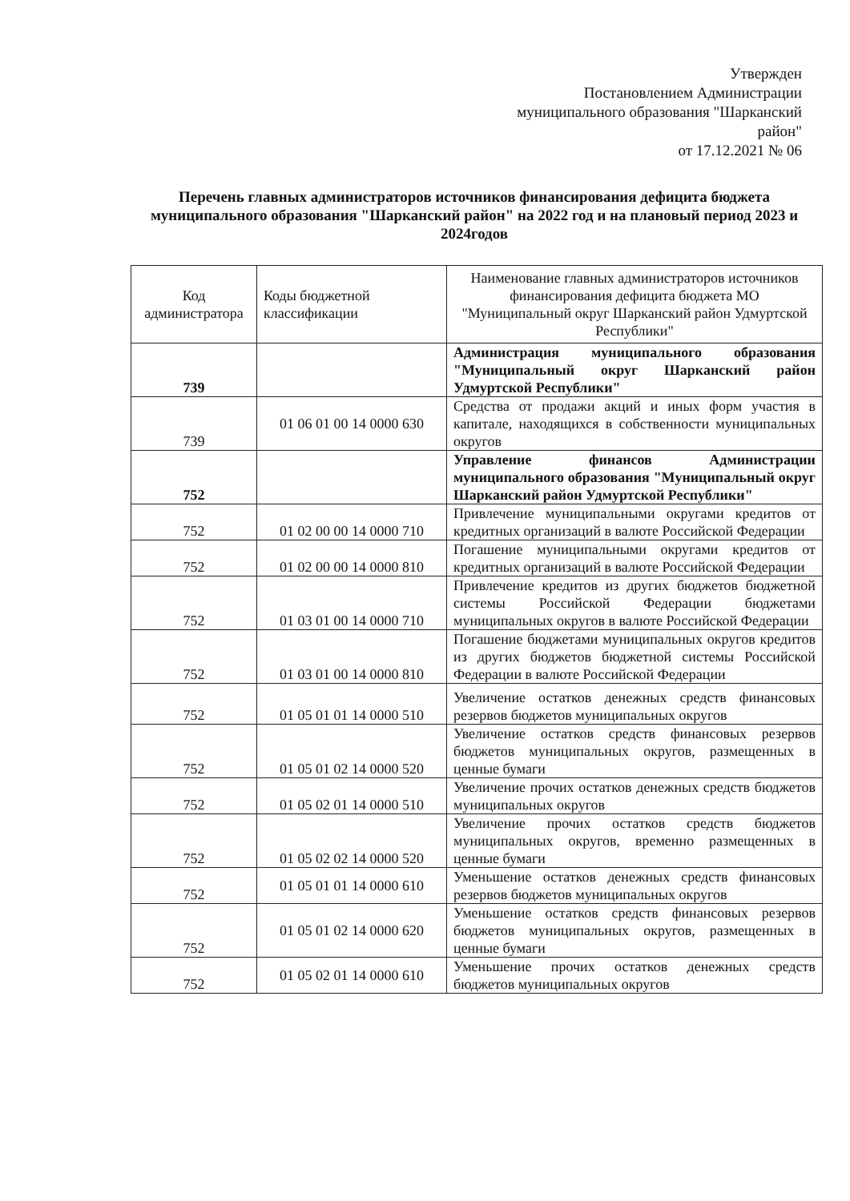Утвержден
Постановлением Администрации
муниципального образования "Шарканский
район"
от 17.12.2021 № 06
Перечень главных администраторов источников финансирования дефицита бюджета муниципального образования "Шарканский район" на 2022 год и на плановый период 2023 и 2024годов
| Код администратора | Коды бюджетной классификации | Наименование главных администраторов источников финансирования дефицита бюджета МО "Муниципальный округ Шарканский район Удмуртской Республики" |
| --- | --- | --- |
| 739 | | Администрация муниципального образования "Муниципальный округ Шарканский район Удмуртской Республики" |
| 739 | 01 06 01 00 14 0000 630 | Средства от продажи акций и иных форм участия в капитале, находящихся в собственности муниципальных округов |
| 752 | | Управление финансов Администрации муниципального образования "Муниципальный округ Шарканский район Удмуртской Республики" |
| 752 | 01 02 00 00 14 0000 710 | Привлечение муниципальными округами кредитов от кредитных организаций в валюте Российской Федерации |
| 752 | 01 02 00 00 14 0000 810 | Погашение муниципальными округами кредитов от кредитных организаций в валюте Российской Федерации |
| 752 | 01 03 01 00 14 0000 710 | Привлечение кредитов из других бюджетов бюджетной системы Российской Федерации бюджетами муниципальных округов в валюте Российской Федерации |
| 752 | 01 03 01 00 14 0000 810 | Погашение бюджетами муниципальных округов кредитов из других бюджетов бюджетной системы Российской Федерации в валюте Российской Федерации |
| 752 | 01 05 01 01 14 0000 510 | Увеличение остатков денежных средств финансовых резервов бюджетов муниципальных округов |
| 752 | 01 05 01 02 14 0000 520 | Увеличение остатков средств финансовых резервов бюджетов муниципальных округов, размещенных в ценные бумаги |
| 752 | 01 05 02 01 14 0000 510 | Увеличение прочих остатков денежных средств бюджетов муниципальных округов |
| 752 | 01 05 02 02 14 0000 520 | Увеличение прочих остатков средств бюджетов муниципальных округов, временно размещенных в ценные бумаги |
| 752 | 01 05 01 01 14 0000 610 | Уменьшение остатков денежных средств финансовых резервов бюджетов муниципальных округов |
| 752 | 01 05 01 02 14 0000 620 | Уменьшение остатков средств финансовых резервов бюджетов муниципальных округов, размещенных в ценные бумаги |
| 752 | 01 05 02 01 14 0000 610 | Уменьшение прочих остатков денежных средств бюджетов муниципальных округов |